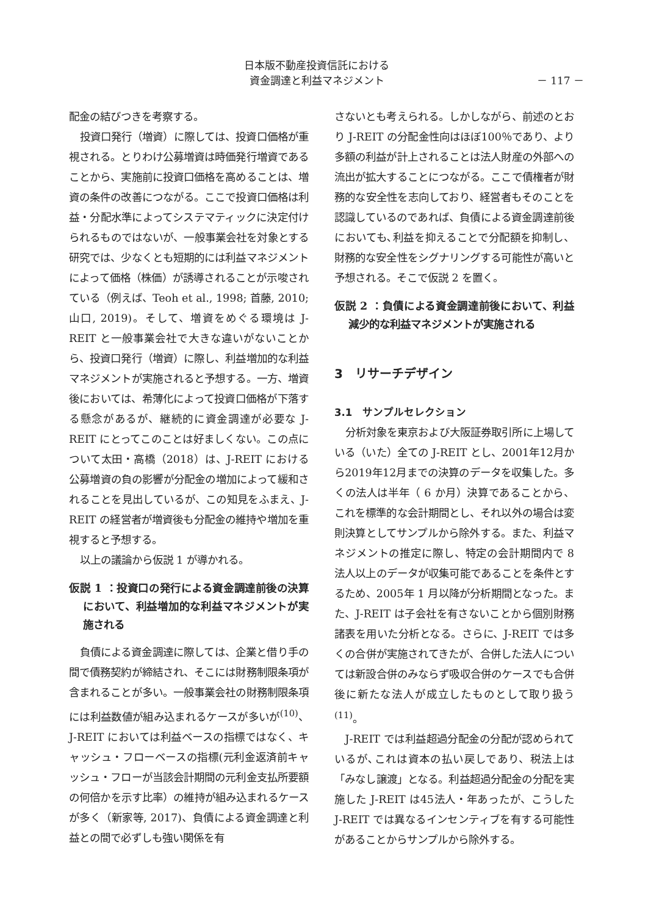日本版不動産投資信託における
資金調達と利益マネジメント
－ 117 －
配金の結びつきを考察する。
投資口発行（増資）に際しては、投資口価格が重視される。とりわけ公募増資は時価発行増資であることから、実施前に投資口価格を高めることは、増資の条件の改善につながる。ここで投資口価格は利益・分配水準によってシステマティックに決定付けられるものではないが、一般事業会社を対象とする研究では、少なくとも短期的には利益マネジメントによって価格（株価）が誘導されることが示唆されている（例えば、Teoh et al., 1998; 首藤, 2010; 山口, 2019)。そして、増資をめぐる環境は J-REIT と一般事業会社で大きな違いがないことから、投資口発行（増資）に際し、利益増加的な利益マネジメントが実施されると予想する。一方、増資後においては、希薄化によって投資口価格が下落する懸念があるが、継続的に資金調達が必要な J-REIT にとってこのことは好ましくない。この点について太田・高橋（2018）は、J-REIT における公募増資の負の影響が分配金の増加によって緩和されることを見出しているが、この知見をふまえ、J-REIT の経営者が増資後も分配金の維持や増加を重視すると予想する。
以上の議論から仮説 1 が導かれる。
仮説 1 ：投資口の発行による資金調達前後の決算において、利益増加的な利益マネジメントが実施される
負債による資金調達に際しては、企業と借り手の間で債務契約が締結され、そこには財務制限条項が含まれることが多い。一般事業会社の財務制限条項には利益数値が組み込まれるケースが多いが<sup>(10)</sup>、J-REIT においては利益ベースの指標ではなく、キャッシュ・フローベースの指標(元利金返済前キャッシュ・フローが当該会計期間の元利金支払所要額の何倍かを示す比率）の維持が組み込まれるケースが多く（新家等, 2017)、負債による資金調達と利益との間で必ずしも強い関係を有
さないとも考えられる。しかしながら、前述のとおり J-REIT の分配金性向はほぼ100％であり、より多額の利益が計上されることは法人財産の外部への流出が拡大することにつながる。ここで債権者が財務的な安全性を志向しており、経営者もそのことを認識しているのであれば、負債による資金調達前後においても､利益を抑えることで分配額を抑制し、財務的な安全性をシグナリングする可能性が高いと予想される。そこで仮説 2 を置く。
仮説 2 ：負債による資金調達前後において、利益減少的な利益マネジメントが実施される
3　リサーチデザイン
3.1　サンプルセレクション
分析対象を東京および大阪証券取引所に上場している（いた）全ての J-REIT とし、2001年12月から2019年12月までの決算のデータを収集した。多くの法人は半年（ 6 か月）決算であることから、これを標準的な会計期間とし、それ以外の場合は変則決算としてサンプルから除外する。また、利益マネジメントの推定に際し、特定の会計期間内で 8 法人以上のデータが収集可能であることを条件とするため、2005年 1 月以降が分析期間となった。また、J-REIT は子会社を有さないことから個別財務諸表を用いた分析となる。さらに、J-REIT では多くの合併が実施されてきたが、合併した法人については新設合併のみならず吸収合併のケースでも合併後に新たな法人が成立したものとして取り扱う<sup>(11)</sup>。
J-REIT では利益超過分配金の分配が認められているが､これは資本の払い戻しであり、税法上は「みなし譲渡」となる。利益超過分配金の分配を実施した J-REIT は45法人・年あったが、こうした J-REIT では異なるインセンティブを有する可能性があることからサンプルから除外する。